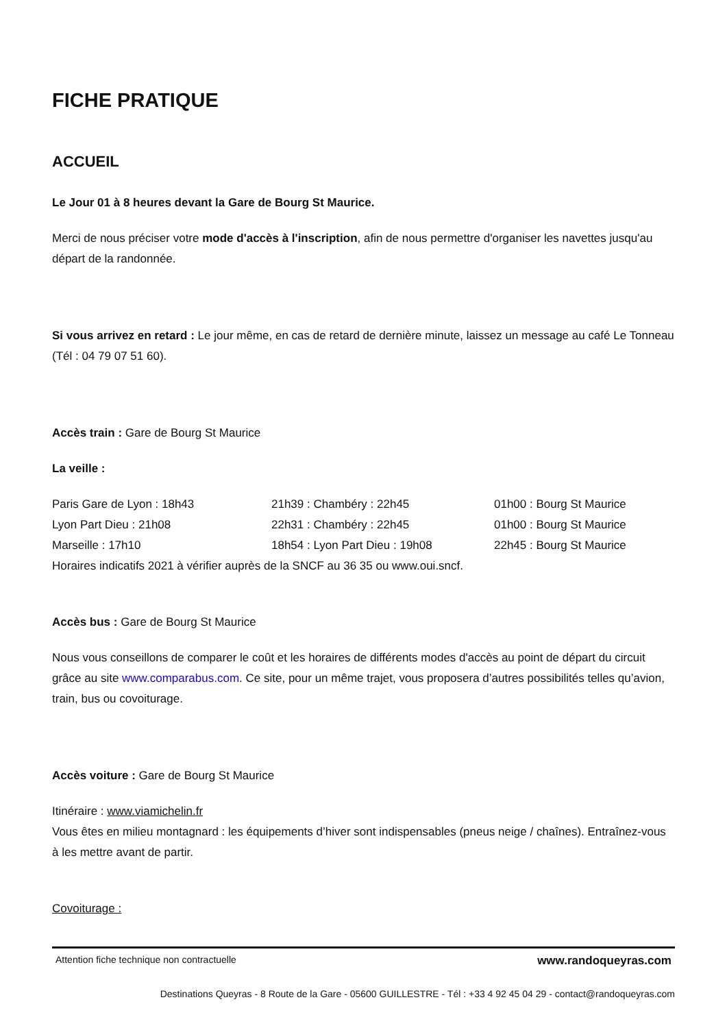FICHE PRATIQUE
ACCUEIL
Le Jour 01 à 8 heures devant la Gare de Bourg St Maurice.
Merci de nous préciser votre mode d'accès à l'inscription, afin de nous permettre d'organiser les navettes jusqu'au départ de la randonnée.
Si vous arrivez en retard : Le jour même, en cas de retard de dernière minute, laissez un message au café Le Tonneau (Tél : 04 79 07 51 60).
Accès train : Gare de Bourg St Maurice
La veille :
| Paris Gare de Lyon : 18h43 | 21h39 : Chambéry : 22h45 | 01h00 : Bourg St Maurice |
| Lyon Part Dieu : 21h08 | 22h31 : Chambéry : 22h45 | 01h00 : Bourg St Maurice |
| Marseille : 17h10 | 18h54 : Lyon Part Dieu : 19h08 | 22h45 : Bourg St Maurice |
Horaires indicatifs 2021 à vérifier auprès de la SNCF au 36 35 ou www.oui.sncf.
Accès bus : Gare de Bourg St Maurice
Nous vous conseillons de comparer le coût et les horaires de différents modes d'accès au point de départ du circuit grâce au site www.comparabus.com. Ce site, pour un même trajet, vous proposera d’autres possibilités telles qu’avion, train, bus ou covoiturage.
Accès voiture : Gare de Bourg St Maurice
Itinéraire : www.viamichelin.fr
Vous êtes en milieu montagnard : les équipements d’hiver sont indispensables (pneus neige / chaînes). Entraînez-vous à les mettre avant de partir.
Covoiturage :
Attention fiche technique non contractuelle www.randoqueyras.com
Destinations Queyras - 8 Route de la Gare - 05600 GUILLESTRE - Tél : +33 4 92 45 04 29 - contact@randoqueyras.com